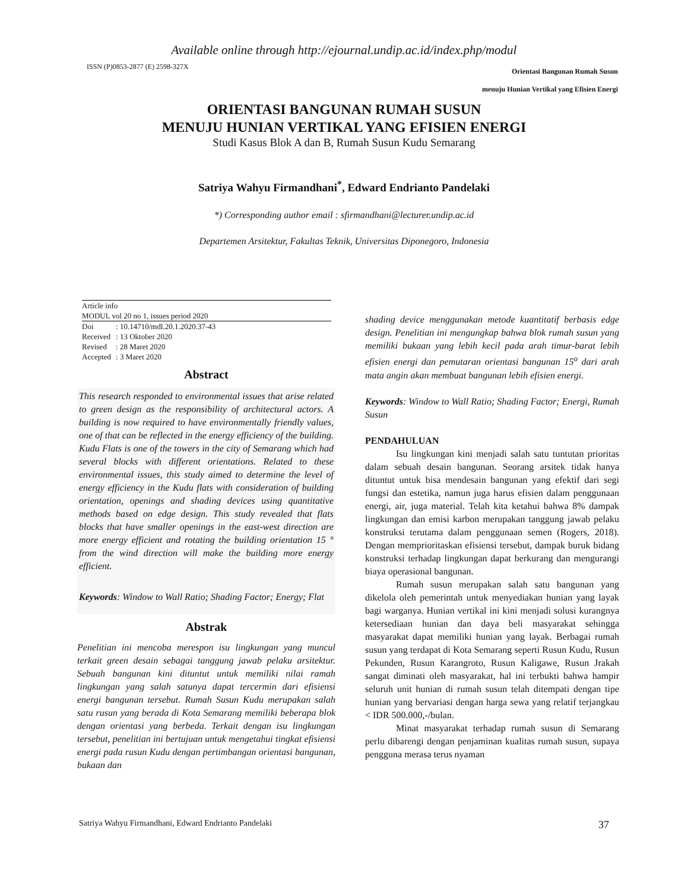Available online through http://ejournal.undip.ac.id/index.php/modul
ISSN (P)0853-2877 (E) 2598-327X Orientasi Bangunan Rumah Susun
menuju Hunian Vertikal yang Efisien Energi
ORIENTASI BANGUNAN RUMAH SUSUN
MENUJU HUNIAN VERTIKAL YANG EFISIEN ENERGI
Studi Kasus Blok A dan B, Rumah Susun Kudu Semarang
Satriya Wahyu Firmandhani<sup>*</sup>, Edward Endrianto Pandelaki
*) Corresponding author email : sfirmandhani@lecturer.undip.ac.id
Departemen Arsitektur, Fakultas Teknik, Universitas Diponegoro, Indonesia
Article info
MODUL vol 20 no 1, issues period 2020
| Doi | : 10.14710/mdl.20.1.2020.37-43 |
| Received | : 13 Oktober 2020 |
| Revised | : 28 Maret 2020 |
| Accepted | : 3 Maret 2020 |
Abstract
This research responded to environmental issues that arise related to green design as the responsibility of architectural actors. A building is now required to have environmentally friendly values, one of that can be reflected in the energy efficiency of the building. Kudu Flats is one of the towers in the city of Semarang which had several blocks with different orientations. Related to these environmental issues, this study aimed to determine the level of energy efficiency in the Kudu flats with consideration of building orientation, openings and shading devices using quantitative methods based on edge design. This study revealed that flats blocks that have smaller openings in the east-west direction are more energy efficient and rotating the building orientation 15 ° from the wind direction will make the building more energy efficient.
Keywords: Window to Wall Ratio; Shading Factor; Energy; Flat
Abstrak
Penelitian ini mencoba merespon isu lingkungan yang muncul terkait green desain sebagai tanggung jawab pelaku arsitektur. Sebuah bangunan kini dituntut untuk memiliki nilai ramah lingkungan yang salah satunya dapat tercermin dari efisiensi energi bangunan tersebut. Rumah Susun Kudu merupakan salah satu rusun yang berada di Kota Semarang memiliki beberapa blok dengan orientasi yang berbeda. Terkait dengan isu lingkungan tersebut, penelitian ini bertujuan untuk mengetahui tingkat efisiensi energi pada rusun Kudu dengan pertimbangan orientasi bangunan, bukaan dan
shading device menggunakan metode kuantitatif berbasis edge design. Penelitian ini mengungkap bahwa blok rumah susun yang memiliki bukaan yang lebih kecil pada arah timur-barat lebih efisien energi dan pemutaran orientasi bangunan 15<sup>o</sup> dari arah mata angin akan membuat bangunan lebih efisien energi.
Keywords: Window to Wall Ratio; Shading Factor; Energi, Rumah Susun
PENDAHULUAN
Isu lingkungan kini menjadi salah satu tuntutan prioritas dalam sebuah desain bangunan. Seorang arsitek tidak hanya dituntut untuk bisa mendesain bangunan yang efektif dari segi fungsi dan estetika, namun juga harus efisien dalam penggunaan energi, air, juga material. Telah kita ketahui bahwa 8% dampak lingkungan dan emisi karbon merupakan tanggung jawab pelaku konstruksi terutama dalam penggunaan semen (Rogers, 2018). Dengan memprioritaskan efisiensi tersebut, dampak buruk bidang konstruksi terhadap lingkungan dapat berkurang dan mengurangi biaya operasional bangunan.
Rumah susun merupakan salah satu bangunan yang dikelola oleh pemerintah untuk menyediakan hunian yang layak bagi warganya. Hunian vertikal ini kini menjadi solusi kurangnya ketersediaan hunian dan daya beli masyarakat sehingga masyarakat dapat memiliki hunian yang layak. Berbagai rumah susun yang terdapat di Kota Semarang seperti Rusun Kudu, Rusun Pekunden, Rusun Karangroto, Rusun Kaligawe, Rusun Jrakah sangat diminati oleh masyarakat, hal ini terbukti bahwa hampir seluruh unit hunian di rumah susun telah ditempati dengan tipe hunian yang bervariasi dengan harga sewa yang relatif terjangkau < IDR 500.000,-/bulan.
Minat masyarakat terhadap rumah susun di Semarang perlu dibarengi dengan penjaminan kualitas rumah susun, supaya pengguna merasa terus nyaman
Satriya Wahyu Firmandhani, Edward Endrianto Pandelaki 37